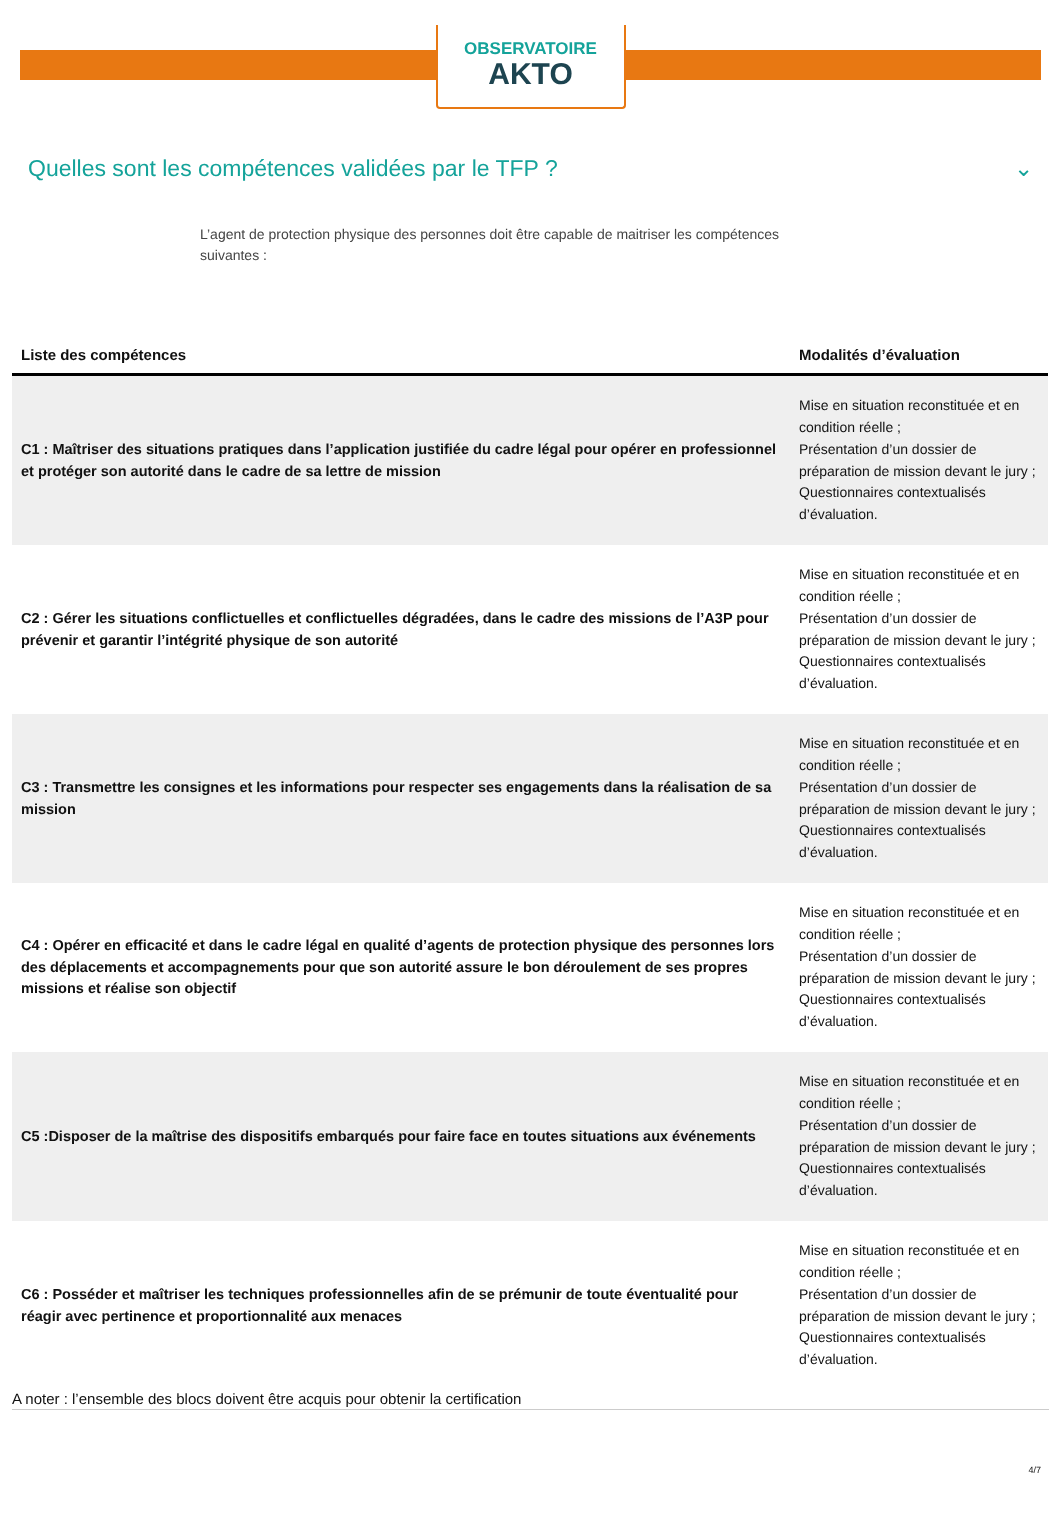OBSERVATOIRE
AKTO
Quelles sont les compétences validées par le TFP ? ⌄
L’agent de protection physique des personnes doit être capable de maitriser les compétences suivantes :
| Liste des compétences | Modalités d’évaluation |
| --- | --- |
| C1 : Maîtriser des situations pratiques dans l’application justifiée du cadre légal pour opérer en professionnel et protéger son autorité dans le cadre de sa lettre de mission | Mise en situation reconstituée et en condition réelle ; Présentation d’un dossier de préparation de mission devant le jury ; Questionnaires contextualisés d’évaluation. |
| C2 : Gérer les situations conflictuelles et conflictuelles dégradées, dans le cadre des missions de l’A3P pour prévenir et garantir l’intégrité physique de son autorité | Mise en situation reconstituée et en condition réelle ; Présentation d’un dossier de préparation de mission devant le jury ; Questionnaires contextualisés d’évaluation. |
| C3 : Transmettre les consignes et les informations pour respecter ses engagements dans la réalisation de sa mission | Mise en situation reconstituée et en condition réelle ; Présentation d’un dossier de préparation de mission devant le jury ; Questionnaires contextualisés d’évaluation. |
| C4 : Opérer en efficacité et dans le cadre légal en qualité d’agents de protection physique des personnes lors des déplacements et accompagnements pour que son autorité assure le bon déroulement de ses propres missions et réalise son objectif | Mise en situation reconstituée et en condition réelle ; Présentation d’un dossier de préparation de mission devant le jury ; Questionnaires contextualisés d’évaluation. |
| C5 :Disposer de la maîtrise des dispositifs embarqués pour faire face en toutes situations aux événements | Mise en situation reconstituée et en condition réelle ; Présentation d’un dossier de préparation de mission devant le jury ; Questionnaires contextualisés d’évaluation. |
| C6 : Posséder et maîtriser les techniques professionnelles afin de se prémunir de toute éventualité pour réagir avec pertinence et proportionnalité aux menaces | Mise en situation reconstituée et en condition réelle ; Présentation d’un dossier de préparation de mission devant le jury ; Questionnaires contextualisés d’évaluation. |
A noter : l’ensemble des blocs doivent être acquis pour obtenir la certification
4/7